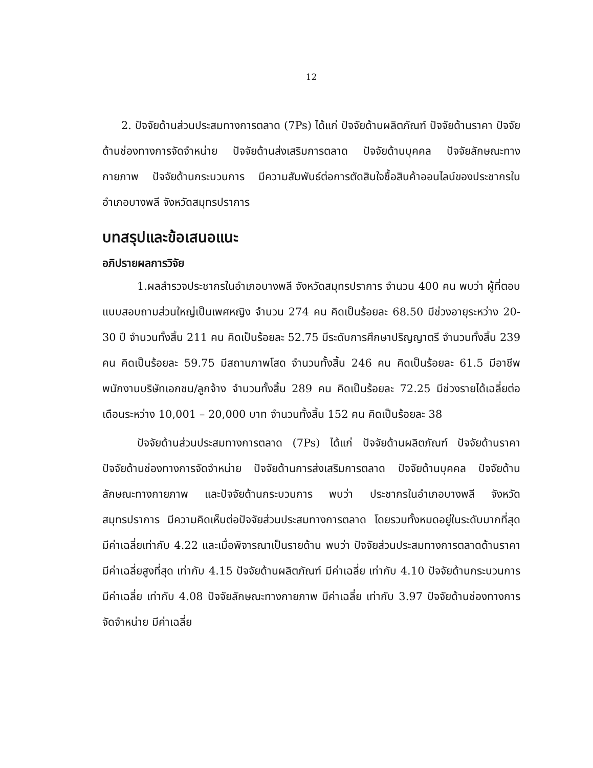12
2. ปัจจัยด้านส่วนประสมทางการตลาด (7Ps) ได้แก่ ปัจจัยด้านผลิตภัณฑ์ ปัจจัยด้านราคา ปัจจัยด้านช่องทางการจัดจำหน่าย ปัจจัยด้านส่งเสริมการตลาด ปัจจัยด้านบุคคล ปัจจัยลักษณะทางกายภาพ ปัจจัยด้านกระบวนการ มีความสัมพันธ์ต่อการตัดสินใจซื้อสินค้าออนไลน์ของประชากรในอำเภอบางพลี จังหวัดสมุทรปราการ
บทสรุปและข้อเสนอแนะ
อภิปรายผลการวิจัย
1.ผลสำรวจประชากรในอำเภอบางพลี จังหวัดสมุทรปราการ จำนวน 400 คน พบว่า ผู้ที่ตอบแบบสอบถามส่วนใหญ่เป็นเพศหญิง จำนวน 274 คน คิดเป็นร้อยละ 68.50 มีช่วงอายุระหว่าง 20-30 ปี จำนวนทั้งสิ้น 211 คน คิดเป็นร้อยละ 52.75 มีระดับการศึกษาปริญญาตรี จำนวนทั้งสิ้น 239 คน คิดเป็นร้อยละ 59.75 มีสถานภาพโสด จำนวนทั้งสิ้น 246 คน คิดเป็นร้อยละ 61.5 มีอาชีพพนักงานบริษัทเอกชน/ลูกจ้าง จำนวนทั้งสิ้น 289 คน คิดเป็นร้อยละ 72.25 มีช่วงรายได้เฉลี่ยต่อเดือนระหว่าง 10,001 – 20,000 บาท จำนวนทั้งสิ้น 152 คน คิดเป็นร้อยละ 38
ปัจจัยด้านส่วนประสมทางการตลาด (7Ps) ได้แก่ ปัจจัยด้านผลิตภัณฑ์ ปัจจัยด้านราคา ปัจจัยด้านช่องทางการจัดจำหน่าย ปัจจัยด้านการส่งเสริมการตลาด ปัจจัยด้านบุคคล ปัจจัยด้านลักษณะทางกายภาพ และปัจจัยด้านกระบวนการ พบว่า ประชากรในอำเภอบางพลี จังหวัดสมุทรปราการ มีความคิดเห็นต่อปัจจัยส่วนประสมทางการตลาด โดยรวมทั้งหมดอยู่ในระดับมากที่สุด มีค่าเฉลี่ยเท่ากับ 4.22 และเมื่อพิจารณาเป็นรายด้าน พบว่า ปัจจัยส่วนประสมทางการตลาดด้านราคา มีค่าเฉลี่ยสูงที่สุด เท่ากับ 4.15 ปัจจัยด้านผลิตภัณฑ์ มีค่าเฉลี่ย เท่ากับ 4.10 ปัจจัยด้านกระบวนการ มีค่าเฉลี่ย เท่ากับ 4.08 ปัจจัยลักษณะทางกายภาพ มีค่าเฉลี่ย เท่ากับ 3.97 ปัจจัยด้านช่องทางการจัดจำหน่าย มีค่าเฉลี่ย